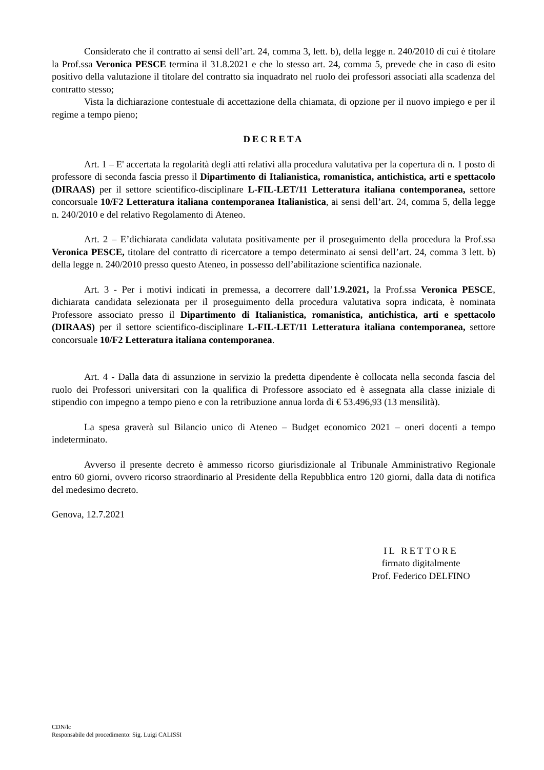Considerato che il contratto ai sensi dell’art. 24, comma 3, lett. b), della legge n. 240/2010 di cui è titolare la Prof.ssa Veronica PESCE termina il 31.8.2021 e che lo stesso art. 24, comma 5, prevede che in caso di esito positivo della valutazione il titolare del contratto sia inquadrato nel ruolo dei professori associati alla scadenza del contratto stesso;
Vista la dichiarazione contestuale di accettazione della chiamata, di opzione per il nuovo impiego e per il regime a tempo pieno;
DECRETA
Art. 1 – E' accertata la regolarità degli atti relativi alla procedura valutativa per la copertura di n. 1 posto di professore di seconda fascia presso il Dipartimento di Italianistica, romanistica, antichistica, arti e spettacolo (DIRAAS) per il settore scientifico-disciplinare L-FIL-LET/11 Letteratura italiana contemporanea, settore concorsuale 10/F2 Letteratura italiana contemporanea Italianistica, ai sensi dell’art. 24, comma 5, della legge n. 240/2010 e del relativo Regolamento di Ateneo.
Art. 2 – E’dichiarata candidata valutata positivamente per il proseguimento della procedura la Prof.ssa Veronica PESCE, titolare del contratto di ricercatore a tempo determinato ai sensi dell’art. 24, comma 3 lett. b) della legge n. 240/2010 presso questo Ateneo, in possesso dell’abilitazione scientifica nazionale.
Art. 3 - Per i motivi indicati in premessa, a decorrere dall’1.9.2021, la Prof.ssa Veronica PESCE, dichiarata candidata selezionata per il proseguimento della procedura valutativa sopra indicata, è nominata Professore associato presso il Dipartimento di Italianistica, romanistica, antichistica, arti e spettacolo (DIRAAS) per il settore scientifico-disciplinare L-FIL-LET/11 Letteratura italiana contemporanea, settore concorsuale 10/F2 Letteratura italiana contemporanea.
Art. 4 - Dalla data di assunzione in servizio la predetta dipendente è collocata nella seconda fascia del ruolo dei Professori universitari con la qualifica di Professore associato ed è assegnata alla classe iniziale di stipendio con impegno a tempo pieno e con la retribuzione annua lorda di € 53.496,93 (13 mensilità).
La spesa graverà sul Bilancio unico di Ateneo – Budget economico 2021 – oneri docenti a tempo indeterminato.
Avverso il presente decreto è ammesso ricorso giurisdizionale al Tribunale Amministrativo Regionale entro 60 giorni, ovvero ricorso straordinario al Presidente della Repubblica entro 120 giorni, dalla data di notifica del medesimo decreto.
Genova, 12.7.2021
IL RETTORE
firmato digitalmente
Prof. Federico DELFINO
CDN/lc
Responsabile del procedimento: Sig. Luigi CALISSI